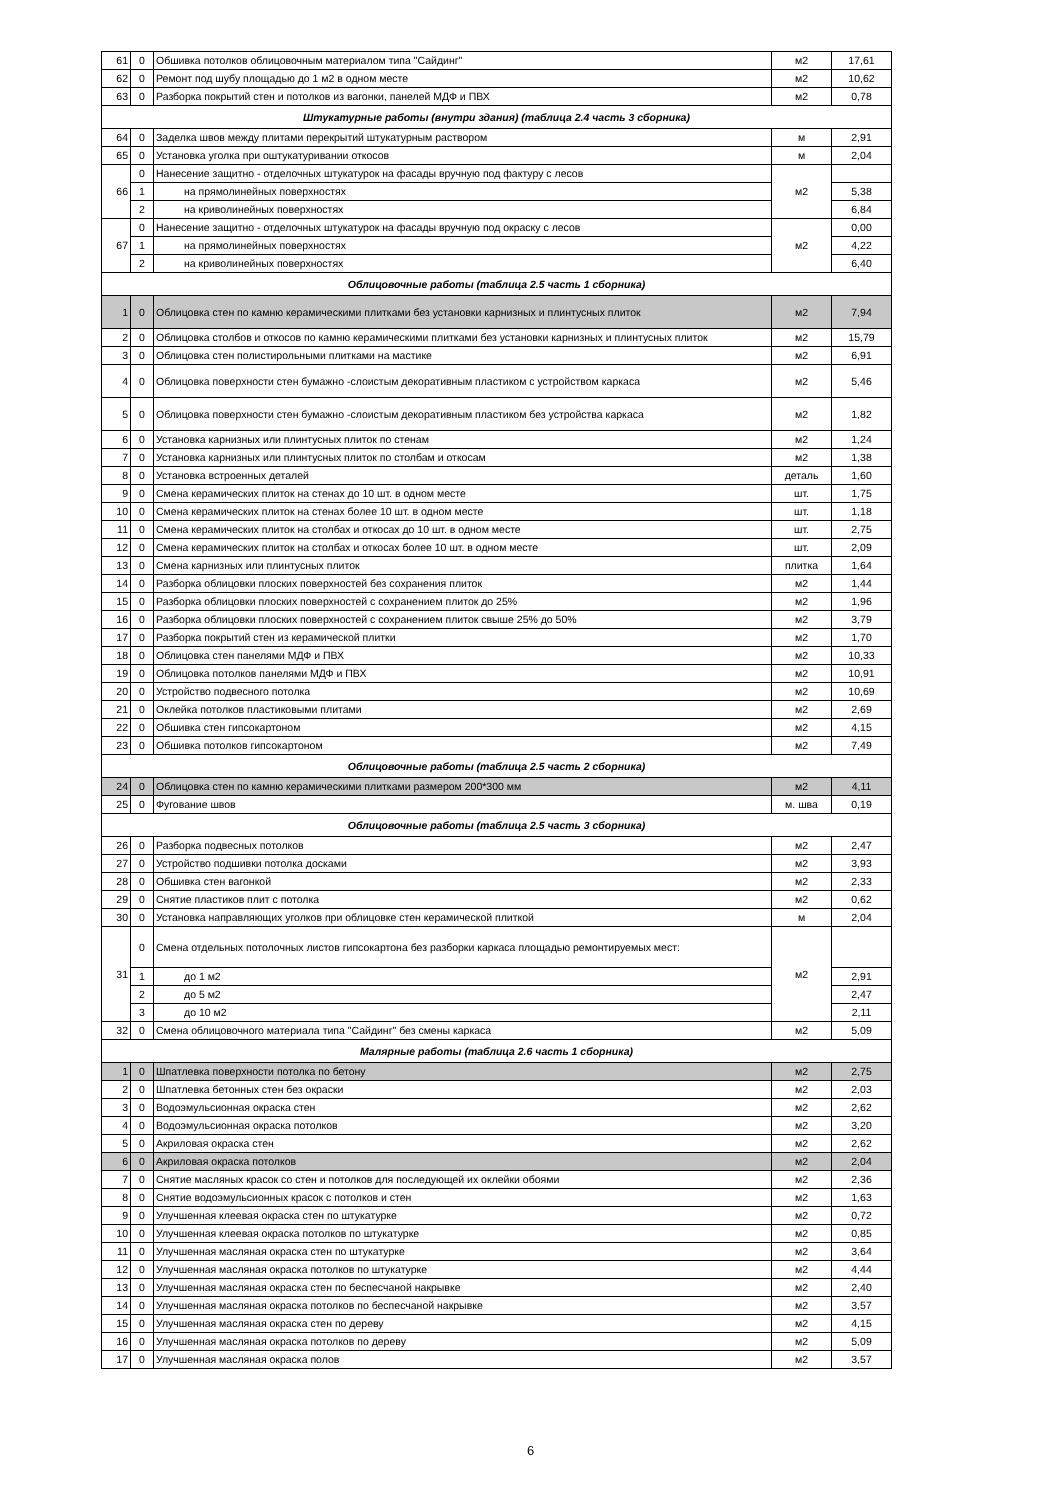| 61 | 0 | Обшивка потолков облицовочным материалом типа "Сайдинг" | м2 | 17,61 |
| 62 | 0 | Ремонт под шубу площадью до 1 м2 в одном месте | м2 | 10,62 |
| 63 | 0 | Разборка покрытий стен и потолков из вагонки, панелей МДФ и ПВХ | м2 | 0,78 |
| Штукатурные работы (внутри здания) (таблица 2.4 часть 3 сборника) | | | | |
| 64 | 0 | Заделка швов между плитами перекрытий штукатурным раствором | м | 2,91 |
| 65 | 0 | Установка уголка при оштукатуривании откосов | м | 2,04 |
| 66 | 0 | Нанесение защитно - отделочных штукатурок на фасады вручную под фактуру с лесов | м2 | |
| | 1 | на прямолинейных поверхностях | | 5,38 |
| | 2 | на криволинейных поверхностях | | 6,84 |
| 67 | 0 | Нанесение защитно - отделочных штукатурок на фасады вручную под окраску с лесов | м2 | 0,00 |
| | 1 | на прямолинейных поверхностях | | 4,22 |
| | 2 | на криволинейных поверхностях | | 6,40 |
| Облицовочные работы (таблица 2.5 часть 1 сборника) | | | | |
| 1 | 0 | Облицовка стен по камню керамическими плитками без установки карнизных и плинтусных плиток | м2 | 7,94 |
| 2 | 0 | Облицовка столбов и откосов по камню керамическими плитками без установки карнизных и плинтусных плиток | м2 | 15,79 |
| 3 | 0 | Облицовка стен полистирольными плитками на мастике | м2 | 6,91 |
| 4 | 0 | Облицовка поверхности стен бумажно -слоистым декоративным пластиком с устройством каркаса | м2 | 5,46 |
| 5 | 0 | Облицовка поверхности стен бумажно -слоистым декоративным пластиком без устройства каркаса | м2 | 1,82 |
| 6 | 0 | Установка карнизных или плинтусных плиток по стенам | м2 | 1,24 |
| 7 | 0 | Установка карнизных или плинтусных плиток по столбам и откосам | м2 | 1,38 |
| 8 | 0 | Установка встроенных деталей | деталь | 1,60 |
| 9 | 0 | Смена керамических плиток на стенах до 10 шт. в одном месте | шт. | 1,75 |
| 10 | 0 | Смена керамических плиток на стенах более 10 шт. в одном месте | шт. | 1,18 |
| 11 | 0 | Смена керамических плиток на столбах и откосах до 10 шт. в одном месте | шт. | 2,75 |
| 12 | 0 | Смена керамических плиток на столбах и откосах более 10 шт. в одном месте | шт. | 2,09 |
| 13 | 0 | Смена карнизных или плинтусных плиток | плитка | 1,64 |
| 14 | 0 | Разборка облицовки плоских поверхностей без сохранения плиток | м2 | 1,44 |
| 15 | 0 | Разборка облицовки плоских поверхностей с сохранением плиток до 25% | м2 | 1,96 |
| 16 | 0 | Разборка облицовки плоских поверхностей с сохранением плиток свыше 25% до 50% | м2 | 3,79 |
| 17 | 0 | Разборка покрытий стен из керамической плитки | м2 | 1,70 |
| 18 | 0 | Облицовка стен панелями МДФ и ПВХ | м2 | 10,33 |
| 19 | 0 | Облицовка потолков панелями МДФ и ПВХ | м2 | 10,91 |
| 20 | 0 | Устройство подвесного потолка | м2 | 10,69 |
| 21 | 0 | Оклейка потолков пластиковыми плитами | м2 | 2,69 |
| 22 | 0 | Обшивка стен гипсокартоном | м2 | 4,15 |
| 23 | 0 | Обшивка потолков гипсокартоном | м2 | 7,49 |
| Облицовочные работы (таблица 2.5 часть 2 сборника) | | | | |
| 24 | 0 | Облицовка стен по камню керамическими плитками размером 200*300 мм | м2 | 4,11 |
| 25 | 0 | Фугование швов | м. шва | 0,19 |
| Облицовочные работы (таблица 2.5 часть 3 сборника) | | | | |
| 26 | 0 | Разборка подвесных потолков | м2 | 2,47 |
| 27 | 0 | Устройство подшивки потолка досками | м2 | 3,93 |
| 28 | 0 | Обшивка стен вагонкой | м2 | 2,33 |
| 29 | 0 | Снятие пластиков плит с потолка | м2 | 0,62 |
| 30 | 0 | Установка направляющих уголков при облицовке стен керамической плиткой | м | 2,04 |
| 31 | 0 | Смена отдельных потолочных листов гипсокартона без разборки каркаса площадью ремонтируемых мест: | м2 | |
| | 1 | до 1 м2 | | 2,91 |
| | 2 | до 5 м2 | | 2,47 |
| | 3 | до 10 м2 | | 2,11 |
| 32 | 0 | Смена облицовочного материала типа "Сайдинг" без смены каркаса | м2 | 5,09 |
| Малярные работы (таблица 2.6 часть 1 сборника) | | | | |
| 1 | 0 | Шпатлевка поверхности потолка по бетону | м2 | 2,75 |
| 2 | 0 | Шпатлевка бетонных стен без окраски | м2 | 2,03 |
| 3 | 0 | Водоэмульсионная окраска стен | м2 | 2,62 |
| 4 | 0 | Водоэмульсионная окраска потолков | м2 | 3,20 |
| 5 | 0 | Акриловая окраска стен | м2 | 2,62 |
| 6 | 0 | Акриловая окраска потолков | м2 | 2,04 |
| 7 | 0 | Снятие масляных красок со стен и потолков для последующей их оклейки обоями | м2 | 2,36 |
| 8 | 0 | Снятие водоэмульсионных красок с потолков и стен | м2 | 1,63 |
| 9 | 0 | Улучшенная клеевая окраска стен по штукатурке | м2 | 0,72 |
| 10 | 0 | Улучшенная клеевая окраска потолков по штукатурке | м2 | 0,85 |
| 11 | 0 | Улучшенная масляная окраска стен по штукатурке | м2 | 3,64 |
| 12 | 0 | Улучшенная масляная окраска потолков по штукатурке | м2 | 4,44 |
| 13 | 0 | Улучшенная масляная окраска стен по беспесчаной накрывке | м2 | 2,40 |
| 14 | 0 | Улучшенная масляная окраска потолков по беспесчаной накрывке | м2 | 3,57 |
| 15 | 0 | Улучшенная масляная окраска стен по дереву | м2 | 4,15 |
| 16 | 0 | Улучшенная масляная окраска потолков по дереву | м2 | 5,09 |
| 17 | 0 | Улучшенная масляная окраска полов | м2 | 3,57 |
6